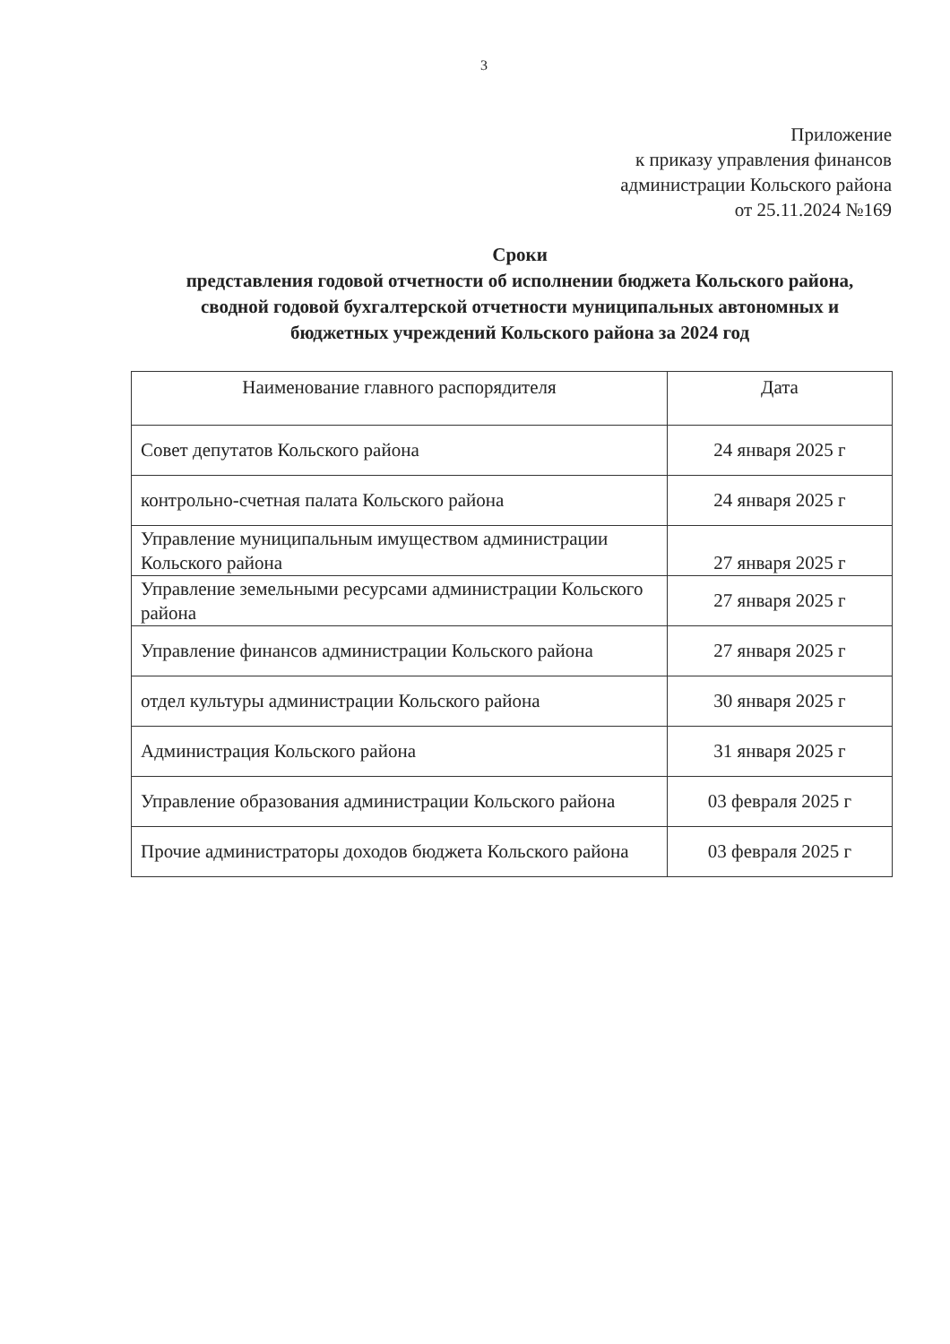3
Приложение
к приказу управления финансов
администрации Кольского района
от 25.11.2024 №169
Сроки
представления годовой отчетности об исполнении бюджета Кольского района, сводной годовой бухгалтерской отчетности муниципальных автономных и бюджетных учреждений Кольского района за 2024 год
| Наименование главного распорядителя | Дата |
| --- | --- |
| Совет депутатов Кольского района | 24 января 2025 г |
| контрольно-счетная палата Кольского района | 24 января 2025 г |
| Управление муниципальным имуществом администрации Кольского района | 27 января 2025 г |
| Управление земельными ресурсами администрации Кольского района | 27 января 2025 г |
| Управление финансов администрации Кольского района | 27 января 2025 г |
| отдел культуры администрации Кольского района | 30 января 2025 г |
| Администрация Кольского района | 31 января 2025 г |
| Управление образования администрации Кольского района | 03 февраля 2025 г |
| Прочие администраторы доходов бюджета Кольского района | 03 февраля 2025 г |